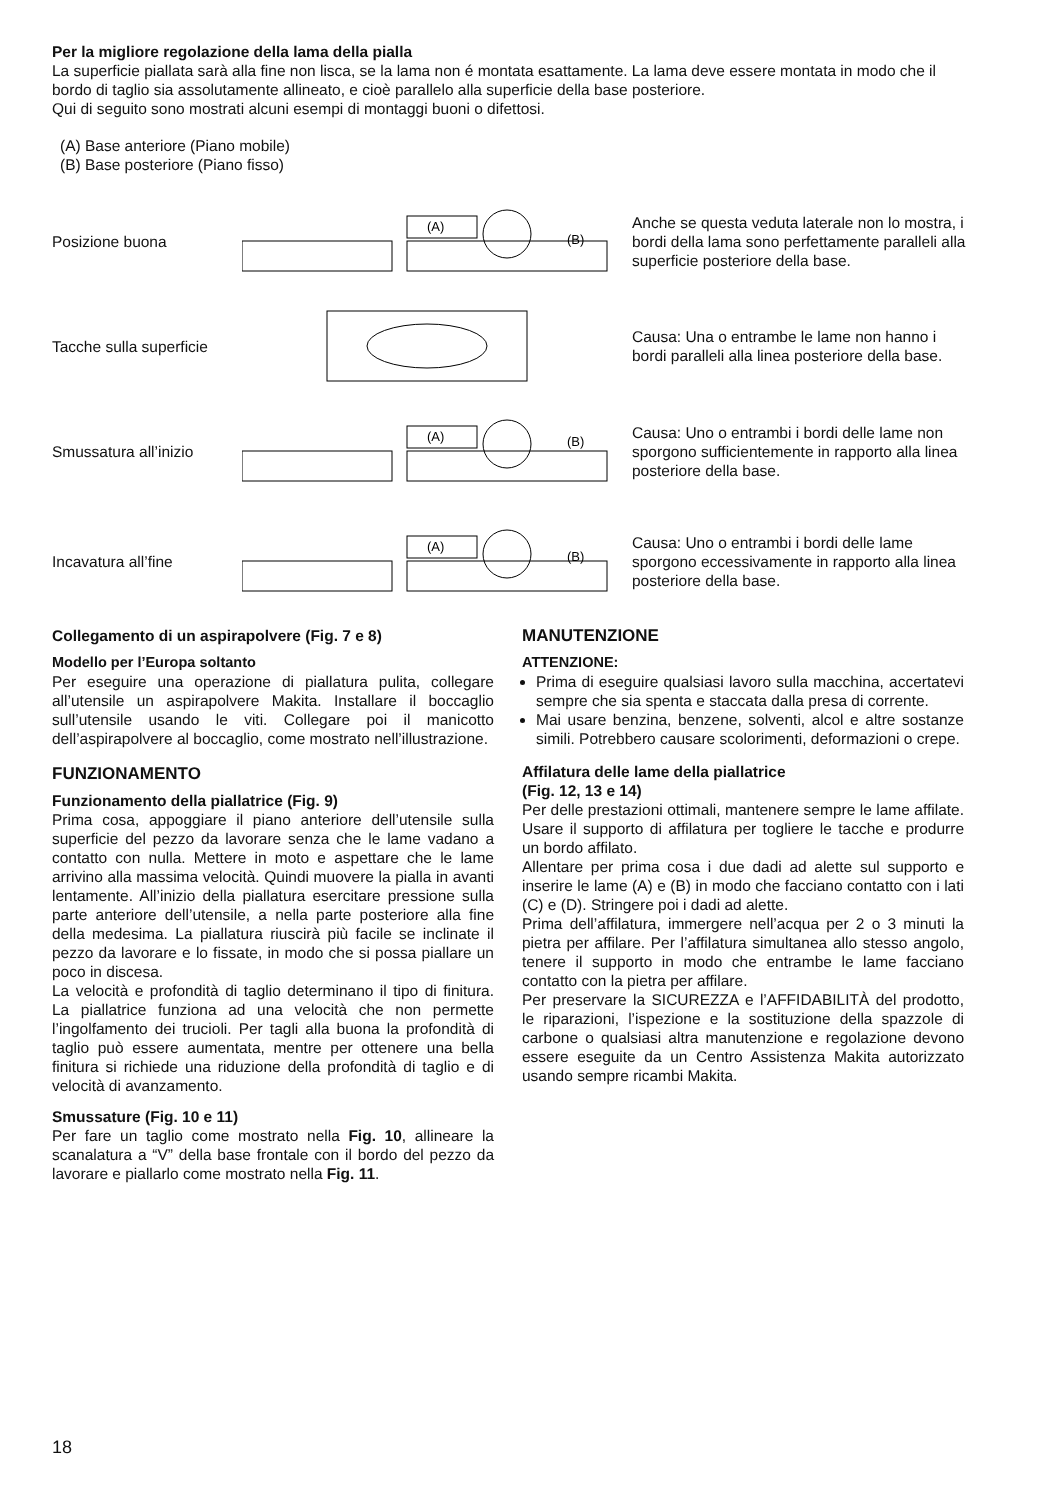Per la migliore regolazione della lama della pialla
La superficie piallata sarà alla fine non lisca, se la lama non é montata esattamente. La lama deve essere montata in modo che il bordo di taglio sia assolutamente allineato, e cioè parallelo alla superficie della base posteriore.
Qui di seguito sono mostrati alcuni esempi di montaggi buoni o difettosi.
(A) Base anteriore (Piano mobile)
(B) Base posteriore (Piano fisso)
Posizione buona
(A)
(B)
Anche se questa veduta laterale non lo mostra, i bordi della lama sono perfettamente paralleli alla superficie posteriore della base.
Tacche sulla superficie
Causa: Una o entrambe le lame non hanno i bordi paralleli alla linea posteriore della base.
Smussatura all’inizio
(A)
(B)
Causa: Uno o entrambi i bordi delle lame non sporgono sufficientemente in rapporto alla linea posteriore della base.
Incavatura all’fine
(A)
(B)
Causa: Uno o entrambi i bordi delle lame sporgono eccessivamente in rapporto alla linea posteriore della base.
Collegamento di un aspirapolvere (Fig. 7 e 8)
Modello per l’Europa soltanto
Per eseguire una operazione di piallatura pulita, collegare all’utensile un aspirapolvere Makita. Installare il boccaglio sull’utensile usando le viti. Collegare poi il manicotto dell’aspirapolvere al boccaglio, come mostrato nell’illustrazione.
FUNZIONAMENTO
Funzionamento della piallatrice (Fig. 9)
Prima cosa, appoggiare il piano anteriore dell’utensile sulla superficie del pezzo da lavorare senza che le lame vadano a contatto con nulla. Mettere in moto e aspettare che le lame arrivino alla massima velocità. Quindi muovere la pialla in avanti lentamente. All’inizio della piallatura esercitare pressione sulla parte anteriore dell’utensile, a nella parte posteriore alla fine della medesima. La piallatura riuscirà più facile se inclinate il pezzo da lavorare e lo fissate, in modo che si possa piallare un poco in discesa.
La velocità e profondità di taglio determinano il tipo di finitura. La piallatrice funziona ad una velocità che non permette l’ingolfamento dei trucioli. Per tagli alla buona la profondità di taglio può essere aumentata, mentre per ottenere una bella finitura si richiede una riduzione della profondità di taglio e di velocità di avanzamento.
Smussature (Fig. 10 e 11)
Per fare un taglio come mostrato nella Fig. 10, allineare la scanalatura a “V” della base frontale con il bordo del pezzo da lavorare e piallarlo come mostrato nella Fig. 11.
MANUTENZIONE
ATTENZIONE:
Prima di eseguire qualsiasi lavoro sulla macchina, accertatevi sempre che sia spenta e staccata dalla presa di corrente.
Mai usare benzina, benzene, solventi, alcol e altre sostanze simili. Potrebbero causare scolorimenti, deformazioni o crepe.
Affilatura delle lame della piallatrice
(Fig. 12, 13 e 14)
Per delle prestazioni ottimali, mantenere sempre le lame affilate. Usare il supporto di affilatura per togliere le tacche e produrre un bordo affilato.
Allentare per prima cosa i due dadi ad alette sul supporto e inserire le lame (A) e (B) in modo che facciano contatto con i lati (C) e (D). Stringere poi i dadi ad alette.
Prima dell’affilatura, immergere nell’acqua per 2 o 3 minuti la pietra per affilare. Per l’affilatura simultanea allo stesso angolo, tenere il supporto in modo che entrambe le lame facciano contatto con la pietra per affilare.
Per preservare la SICUREZZA e l’AFFIDABILITÀ del prodotto, le riparazioni, l’ispezione e la sostituzione della spazzole di carbone o qualsiasi altra manutenzione e regolazione devono essere eseguite da un Centro Assistenza Makita autorizzato usando sempre ricambi Makita.
18